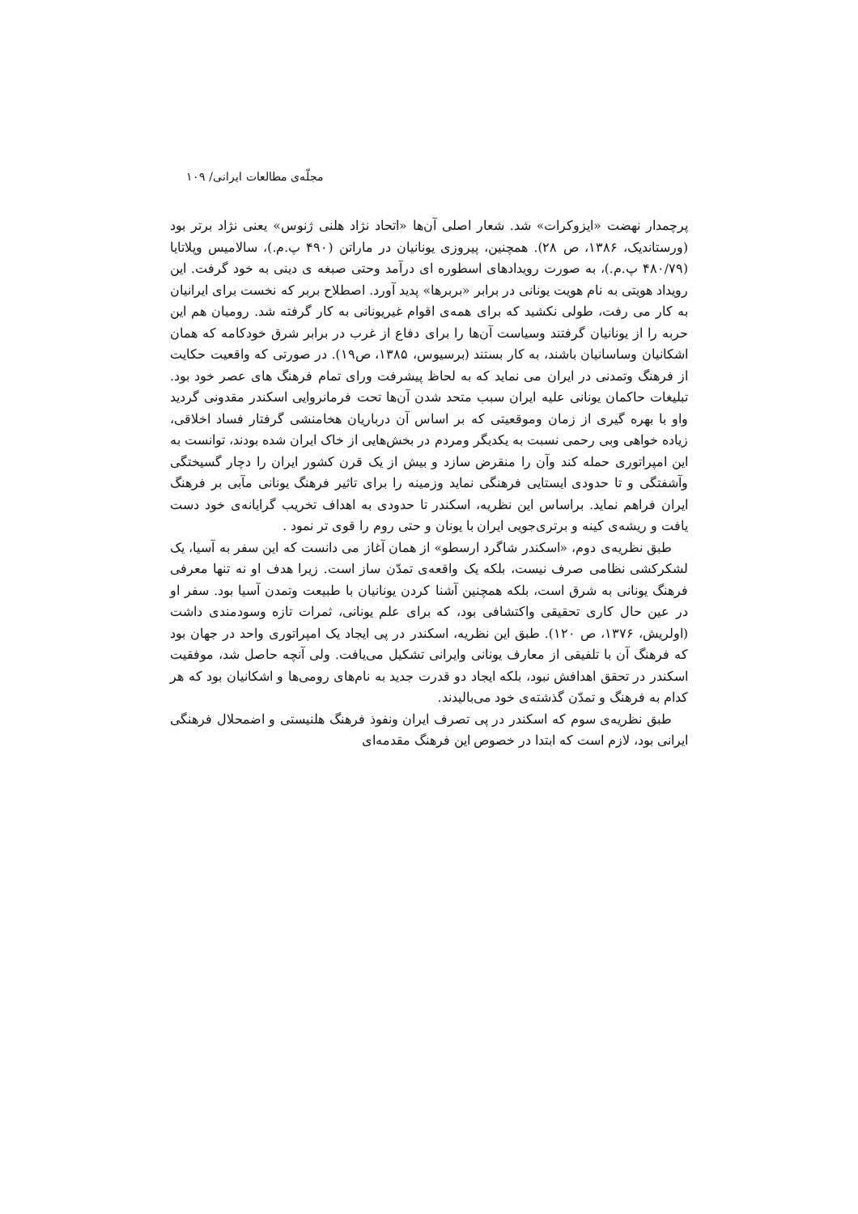مجلّه‌ی مطالعات ایرانی/ ۱۰۹
پرچمدار نهضت «ایزوکرات» شد. شعار اصلی آن‌ها «اتحاد نژاد هلنی ژنوس» یعنی نژاد برتر بود (ورستاندیک، ۱۳۸۶، ص ۲۸). همچنین، پیروزی یونانیان در ماراتن (۴۹۰ پ.م.)، سالامیس وپلاتایا (۴۸۰/۷۹ پ.م.)، به صورت رویدادهای اسطوره ای درآمد وحتی صبغه ی دینی به خود گرفت. این رویداد هویتی به نام هویت یونانی در برابر «بربرها» پدید آورد. اصطلاح بربر که نخست برای ایرانیان به کار می رفت، طولی نکشید که برای همه‌ی اقوام غیریونانی به کار گرفته شد. رومیان هم این حربه را از یونانیان گرفتند وسیاست آن‌ها را برای دفاع از غرب در برابر شرق خودکامه که همان اشکانیان وساسانیان باشند، به کار بستند (برسیوس، ۱۳۸۵، ص۱۹). در صورتی که واقعیت حکایت از فرهنگ وتمدنی در ایران می نماید که به لحاظ پیشرفت ورای تمام فرهنگ های عصر خود بود. تبلیغات حاکمان یونانی علیه ایران سبب متحد شدن آن‌ها تحت فرمانروایی اسکندر مقدونی گردید واو با بهره گیری از زمان وموقعیتی که بر اساس آن درباریان هخامنشی گرفتار فساد اخلاقی، زیاده خواهی وبی رحمی نسبت به یکدیگر ومردم در بخش‌هایی از خاک ایران شده بودند، توانست به این امپراتوری حمله کند وآن را منقرض سازد و بیش از یک قرن کشور ایران را دچار گسیختگی وآشفتگی و تا حدودی ایستایی فرهنگی نماید وزمینه را برای تاثیر فرهنگ یونانی مآبی بر فرهنگ ایران فراهم نماید. براساس این نظریه، اسکندر تا حدودی به اهداف تخریب گرایانه‌ی خود دست یافت و ریشه‌ی کینه و برتری‌جویی ایران با یونان و حتی روم را قوی تر نمود .
طبق نظریه‌ی دوم، «اسکندر شاگرد ارسطو» از همان آغاز می دانست که این سفر به آسیا، یک لشکرکشی نظامی صرف نیست، بلکه یک واقعه‌ی تمدّن ساز است. زیرا هدف او نه تنها معرفی فرهنگ یونانی به شرق است، بلکه همچنین آشنا کردن یونانیان با طبیعت وتمدن آسیا بود. سفر او در عین حال کاری تحقیقی واکتشافی بود، که برای علم یونانی، ثمرات تازه وسودمندی داشت (اولریش، ۱۳۷۶، ص ۱۲۰). طبق این نظریه، اسکندر در پی ایجاد یک امپراتوری واحد در جهان بود که فرهنگ آن با تلفیقی از معارف یونانی وایرانی تشکیل می‌یافت. ولی آنچه حاصل شد، موفقیت اسکندر در تحقق اهدافش نبود، بلکه ایجاد دو قدرت جدید به نام‌های رومی‌ها و اشکانیان بود که هر کدام به فرهنگ و تمدّن گذشته‌ی خود می‌بالیدند.
طبق نظریه‌ی سوم که اسکندر در پی تصرف ایران ونفوذ فرهنگ هلنیستی و اضمحلال فرهنگی ایرانی بود، لازم است که ابتدا در خصوص این فرهنگ مقدمه‌ای